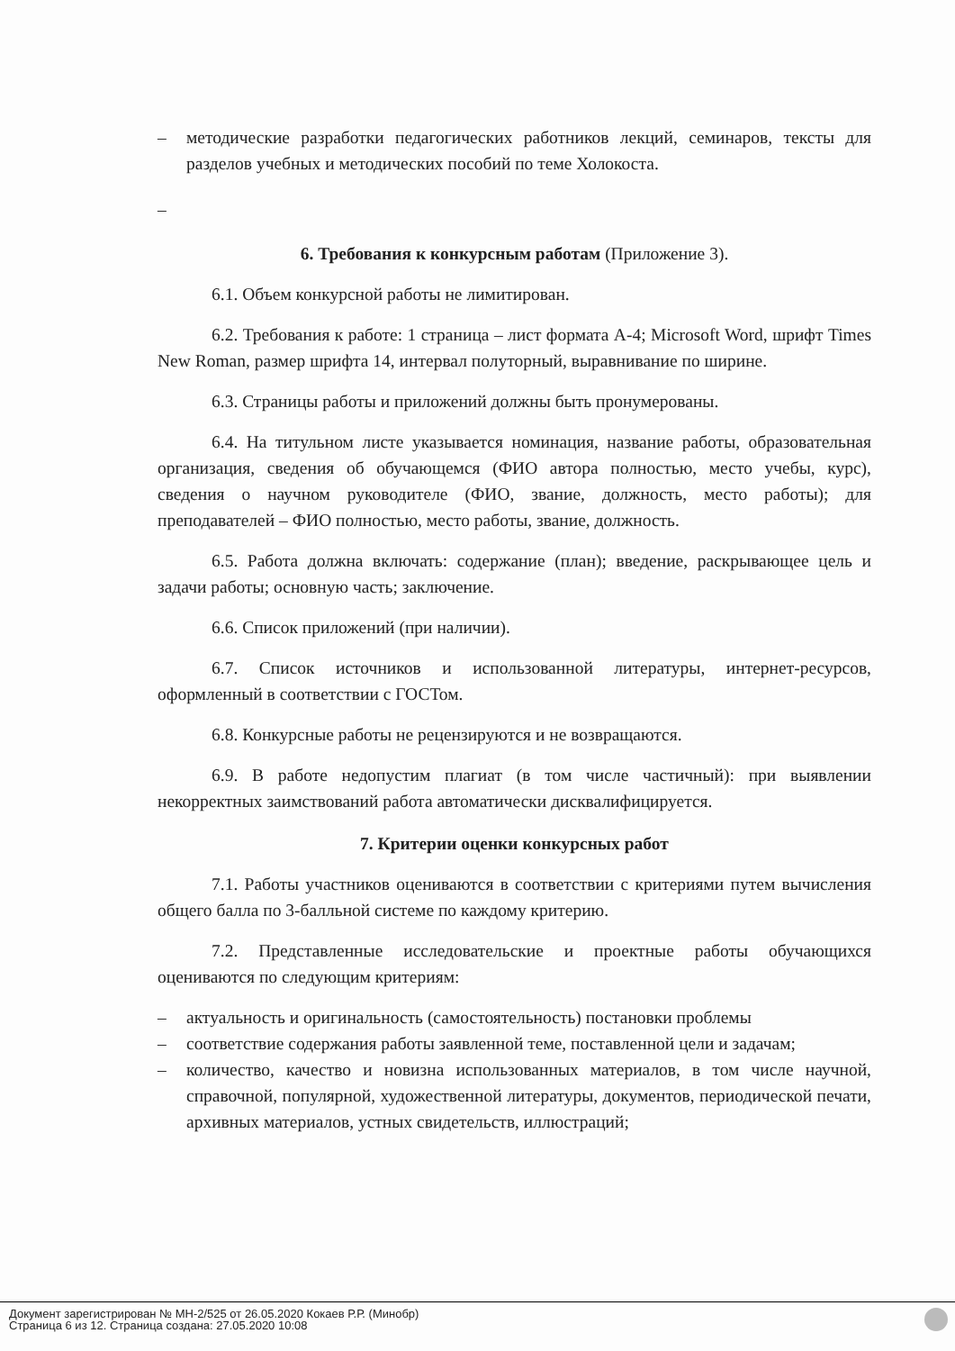– методические разработки педагогических работников лекций, семинаров, тексты для разделов учебных и методических пособий по теме Холокоста.
–
6. Требования к конкурсным работам (Приложение 3).
6.1. Объем конкурсной работы не лимитирован.
6.2. Требования к работе: 1 страница – лист формата А-4; Microsoft Word, шрифт Times New Roman, размер шрифта 14, интервал полуторный, выравнивание по ширине.
6.3. Страницы работы и приложений должны быть пронумерованы.
6.4. На титульном листе указывается номинация, название работы, образовательная организация, сведения об обучающемся (ФИО автора полностью, место учебы, курс), сведения о научном руководителе (ФИО, звание, должность, место работы); для преподавателей – ФИО полностью, место работы, звание, должность.
6.5. Работа должна включать: содержание (план); введение, раскрывающее цель и задачи работы; основную часть; заключение.
6.6. Список приложений (при наличии).
6.7. Список источников и использованной литературы, интернет-ресурсов, оформленный в соответствии с ГОСТом.
6.8. Конкурсные работы не рецензируются и не возвращаются.
6.9. В работе недопустим плагиат (в том числе частичный): при выявлении некорректных заимствований работа автоматически дисквалифицируется.
7. Критерии оценки конкурсных работ
7.1. Работы участников оцениваются в соответствии с критериями путем вычисления общего балла по 3-балльной системе по каждому критерию.
7.2. Представленные исследовательские и проектные работы обучающихся оцениваются по следующим критериям:
– актуальность и оригинальность (самостоятельность) постановки проблемы
– соответствие содержания работы заявленной теме, поставленной цели и задачам;
– количество, качество и новизна использованных материалов, в том числе научной, справочной, популярной, художественной литературы, документов, периодической печати, архивных материалов, устных свидетельств, иллюстраций;
Документ зарегистрирован № МН-2/525 от 26.05.2020 Кокаев Р.Р. (Минобр)
Страница 6 из 12. Страница создана: 27.05.2020 10:08